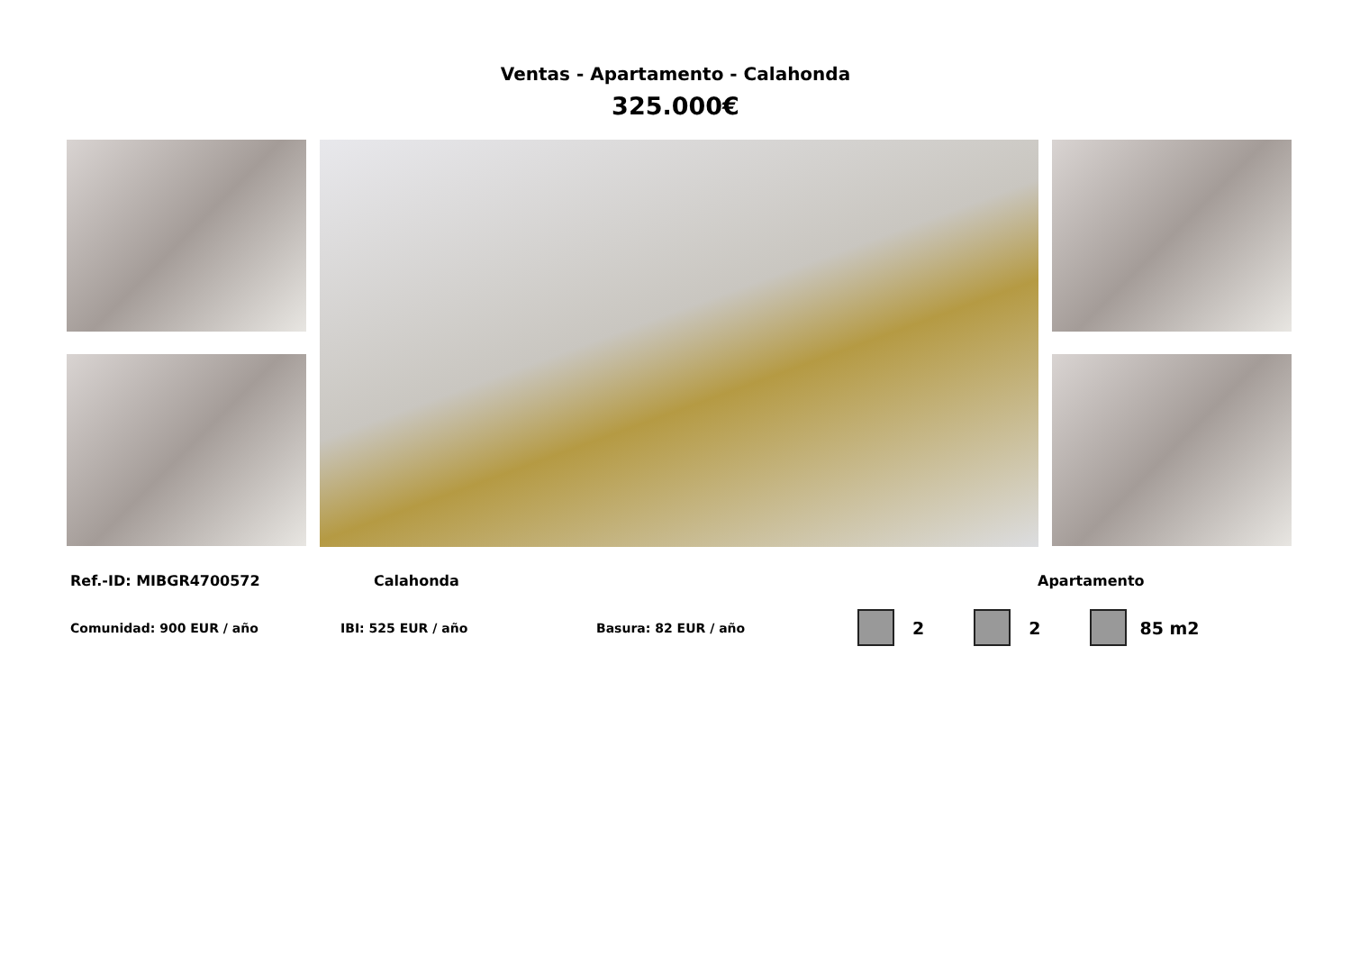Ventas - Apartamento - Calahonda
325.000€
Ref.-ID: MIBGR4700572 Calahonda Apartamento
Comunidad: 900 EUR / año IBI: 525 EUR / año Basura: 82 EUR / año 2 2 85 m2